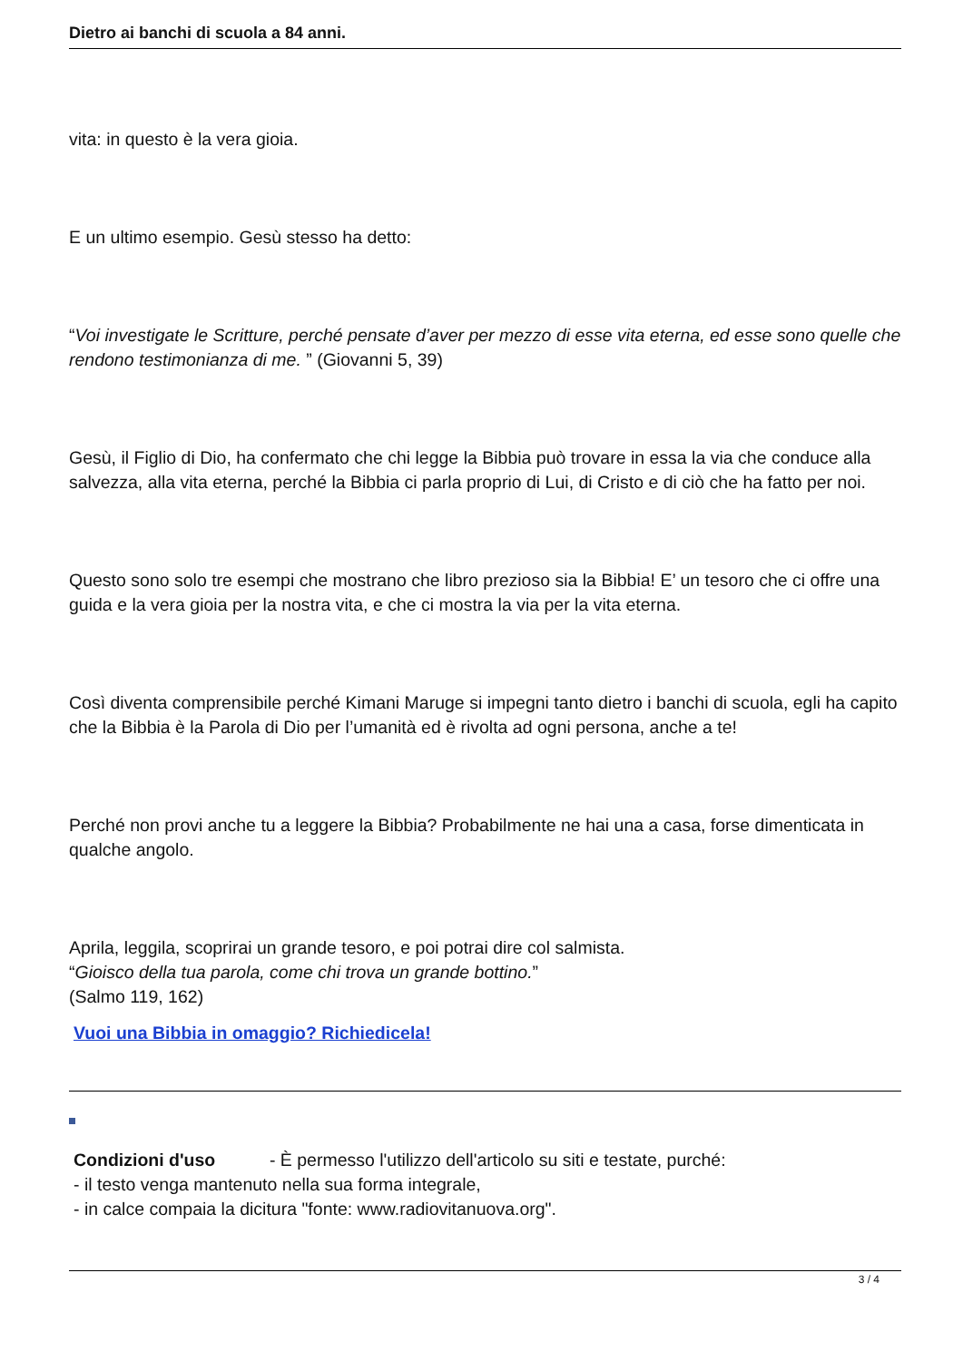Dietro ai banchi di scuola a 84 anni.
vita: in questo è la vera gioia.
E un ultimo esempio. Gesù stesso ha detto:
“Voi investigate le Scritture, perché pensate d’aver per mezzo di esse vita eterna, ed esse sono quelle che rendono testimonianza di me. ” (Giovanni 5, 39)
Gesù, il Figlio di Dio, ha confermato che chi legge la Bibbia può trovare in essa la via che conduce alla salvezza, alla vita eterna, perché la Bibbia ci parla proprio di Lui, di Cristo e di ciò che ha fatto per noi.
Questo sono solo tre esempi che mostrano che libro prezioso sia la Bibbia! E’ un tesoro che ci offre una guida e la vera gioia per la nostra vita, e che ci mostra la via per la vita eterna.
Così diventa comprensibile perché Kimani Maruge si impegni tanto dietro i banchi di scuola, egli ha capito che la Bibbia è la Parola di Dio per l’umanità ed è rivolta ad ogni persona, anche a te!
Perché non provi anche tu a leggere la Bibbia? Probabilmente ne hai una a casa, forse dimenticata in qualche angolo.
Aprila, leggila, scoprirai un grande tesoro, e poi potrai dire col salmista.
“Gioisco della tua parola, come chi trova un grande bottino.”
(Salmo 119, 162)
Vuoi una Bibbia in omaggio? Richiedicela!
Condizioni d'uso - È permesso l'utilizzo dell'articolo su siti e testate, purché:
- il testo venga mantenuto nella sua forma integrale,
- in calce compaia la dicitura "fonte: www.radiovitanuova.org".
3 / 4